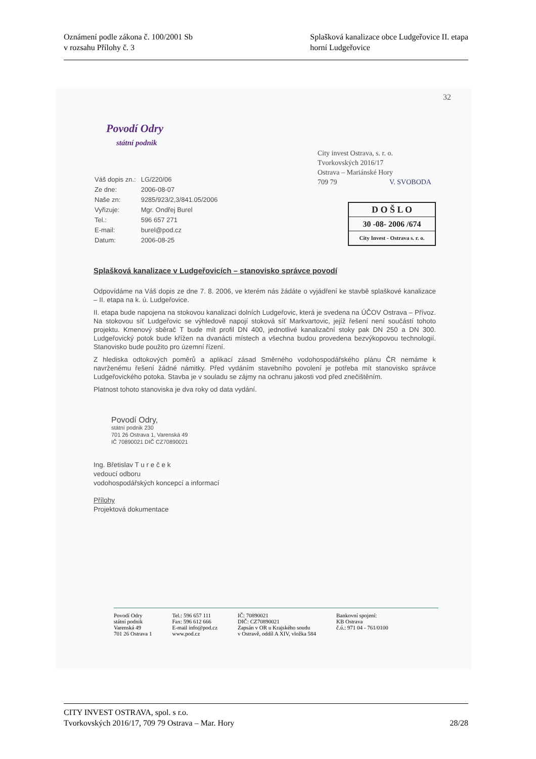Oznámení podle zákona č. 100/2001 Sb
v rozsahu Přílohy č. 3
Splašková kanalizace obce Ludgeřovice II. etapa
horní Ludgeřovice
32
Povodí Odry
státní podnik
| Váš dopis zn.: | LG/220/06 |
| Ze dne: | 2006-08-07 |
| Naše zn: | 9285/923/2,3/841.05/2006 |
| Vyřizuje: | Mgr. Ondřej Burel |
| Tel.: | 596 657 271 |
| E-mail: | burel@pod.cz |
| Datum: | 2006-08-25 |
City invest Ostrava, s. r. o.
Tvorkovských 2016/17
Ostrava – Mariánské Hory
709 79 V. SVOBODA
D O Š L O
30 -08- 2006 /674
City Invest - Ostrava s. r. o.
Splašková kanalizace v Ludgeřovicích – stanovisko správce povodí
Odpovídáme na Váš dopis ze dne 7. 8. 2006, ve kterém nás žádáte o vyjádření ke stavbě splaškové kanalizace – II. etapa na k. ú. Ludgeřovice.
II. etapa bude napojena na stokovou kanalizaci dolních Ludgeřovic, která je svedena na ÚČOV Ostrava – Přívoz. Na stokovou síť Ludgeřovic se výhledově napojí stoková síť Markvartovic, jejíž řešení není součástí tohoto projektu. Kmenový sběrač T bude mít profil DN 400, jednotlivé kanalizační stoky pak DN 250 a DN 300. Ludgeřovický potok bude křížen na dvanácti místech a všechna budou provedena bezvýkopovou technologií. Stanovisko bude použito pro územní řízení.
Z hlediska odtokových poměrů a aplikací zásad Směrného vodohospodářského plánu ČR nemáme k navrženému řešení žádné námitky. Před vydáním stavebního povolení je potřeba mít stanovisko správce Ludgeřovického potoka. Stavba je v souladu se zájmy na ochranu jakosti vod před znečištěním.
Platnost tohoto stanoviska je dva roky od data vydání.
Povodí Odry,
státní podnik 230
701 26 Ostrava 1, Varenská 49
IČ 70890021 DIČ CZ70890021
Ing. Břetislav T u r e č e k
vedoucí odboru
vodohospodářských koncepcí a informací
Přílohy
Projektová dokumentace
Povodí Odry
státní podnik
Varenská 49
701 26 Ostrava 1
Tel.: 596 657 111
Fax: 596 612 666
E-mail info@pod.cz
www.pod.cz
IČ: 70890021
DIČ: CZ70890021
Zapsán v OR u Krajského soudu
v Ostravě, oddíl A XIV, vložka 584
Bankovní spojení:
KB Ostrava
č.ú.: 971 04 - 761/0100
CITY INVEST OSTRAVA, spol. s r.o.
Tvorkovských 2016/17, 709 79 Ostrava – Mar. Hory 28/28